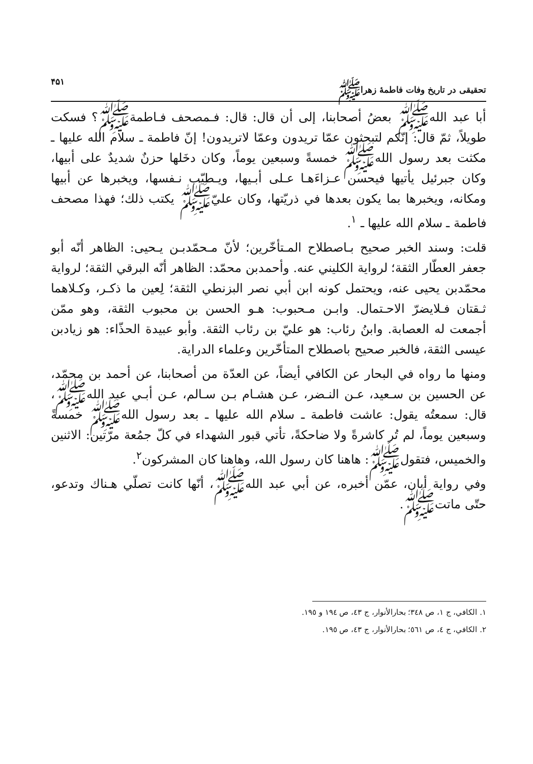تحقيقى در تاريخ وفات فاطمهٔ زهراﷺ ۴۵۱
أبا عبد الله‌ﷺ بعضُ أصحابنا، إلى أن قال: قال: فـمصحف فـاطمةﷺ؟ فسكت طويلاً، ثمّ قال: إنّكم لتبحثون عمّا تريدون وعمّا لاتريدون! إنّ فاطمة ـ سلام الله عليها ـ مكثت بعد رسول الله‌ﷺ خمسةً وسبعين يوماً، وكان دخَلها حزنٌ شديدٌ على أبيها، وكان جبرئيل يأتيها فيحسن عـزاءَهـا عـلى أبـيها، ويـطيّب نـفسها، ويخبرها عن أبيها ومكانه، ويخبرها بما يكون بعدها في ذريّتها، وكان عليّﷺ يكتب ذلك؛ فهذا مصحف فاطمة ـ سلام الله عليها ـ <sup>١</sup>.
قلت: وسند الخبر صحيح بـاصطلاح المـتأخّرين؛ لأنّ مـحمّدبـن يـحيى: الظاهر أنّه أبو جعفر العطّار الثقة؛ لرواية الكليني عنه. وأحمدبن محمّد: الظاهر أنّه البرقي الثقة؛ لرواية محمّدبن يحيى عنه، ويحتمل كونه ابن أبي نصر البزنطي الثقة؛ لِعين ما ذكـر، وكـلاهما ثـقتان فـلايضرّ الاحـتمال. وابـن مـحبوب: هـو الحسن بن محبوب الثقة، وهو ممّن أجمعت له العصابة. وابنُ رئاب: هو عليّ بن رئاب الثقة. وأبو عبيدة الحذّاء: هو زيادبن عيسى الثقة، فالخبر صحيح باصطلاح المتأخّرين وعلماء الدراية.
ومنها ما رواه في البحار عن الكافي أيضاً، عن العدّة من أصحابنا، عن أحمد بن محمّد، عن الحسين بن سـعيد، عـن النـضر، عـن هشـام بـن سـالم، عـن أبـي عبد الله‌ﷺ، قال: سمعتُه يقول: عاشت فاطمة ـ سلام الله عليها ـ بعد رسول الله‌ﷺ خمسةً وسبعين يوماً، لم تُر كاشرةً ولا ضاحكةً، تأتي قبور الشهداء في كلّ جمُعة مرّتين: الاثنين والخميس، فتقولﷺ: هاهنا كان رسول الله، وهاهنا كان المشركون<sup>٢</sup>.
وفي رواية أبان، عمّن أخبره، عن أبي عبد الله‌ﷺ، أنّها كانت تصلّي هـناك وتدعو، حتّى ماتتﷺ.
١. الكافي، ج ١، ص ٣٤٨؛ بحارالأنوار، ج ٤٣، ص ١٩٤ و ١٩٥.
٢. الكافي، ج ٤، ص ٥٦١؛ بحارالأنوار، ج ٤٣، ص ١٩٥.